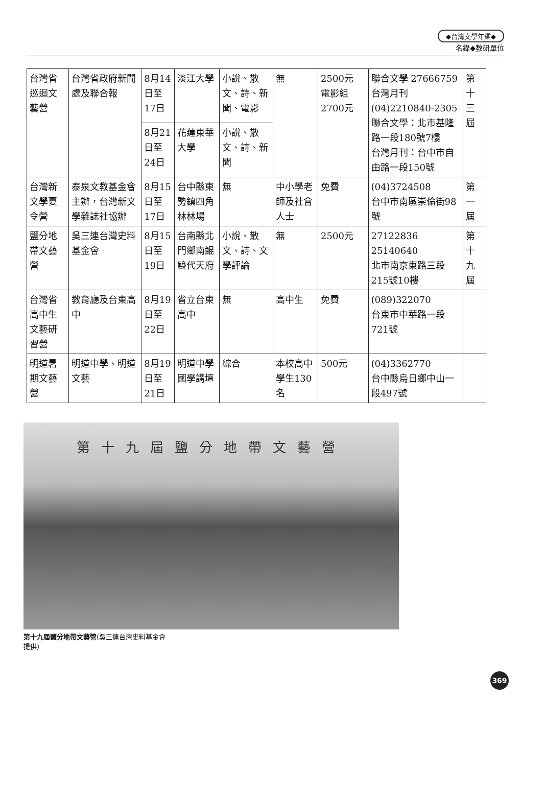◆台灣文學年鑑◆
名錄◆教研單位
| 台灣省巡迴文藝營 | 台灣省政府新聞處及聯合報 | 8月14日至17日 | 淡江大學 | 小說、散文、詩、新聞、電影 | 無 | 2500元 電影組2700元 | 聯合文學 27666759 台灣月刊 (04)2210840-2305 聯合文學：北市基隆路一段180號7樓 台灣月刊：台中市自由路一段150號 | 第十三屆 |
| | | 8月21日至24日 | 花蓮東華大學 | 小說、散文、詩、新聞 | | | | |
| 台灣新文學夏令營 | 泰泉文教基金會主辦，台灣新文學雜誌社協辦 | 8月15日至17日 | 台中縣東勢鎮四角林林場 | 無 | 中小學老師及社會人士 | 免費 | (04)3724508 台中市南區崇倫街98號 | 第一屆 |
| 鹽分地帶文藝營 | 吳三連台灣史料基金會 | 8月15日至19日 | 台南縣北門鄉南鯤鯓代天府 | 小說、散文、詩、文學評論 | 無 | 2500元 | 27122836 25140640 北市南京東路三段215號10樓 | 第十九屆 |
| 台灣省高中生文藝研習營 | 教育廳及台東高中 | 8月19日至22日 | 省立台東高中 | 無 | 高中生 | 免費 | (089)322070 台東市中華路一段721號 | |
| 明道暑期文藝營 | 明道中學、明道文藝 | 8月19日至21日 | 明道中學國學講壇 | 綜合 | 本校高中學生130名 | 500元 | (04)3362770 台中縣烏日鄉中山一段497號 | |
第十九屆鹽分地帶文藝營
第十九屆鹽分地帶文藝營(吳三連台灣史料基金會提供)
369